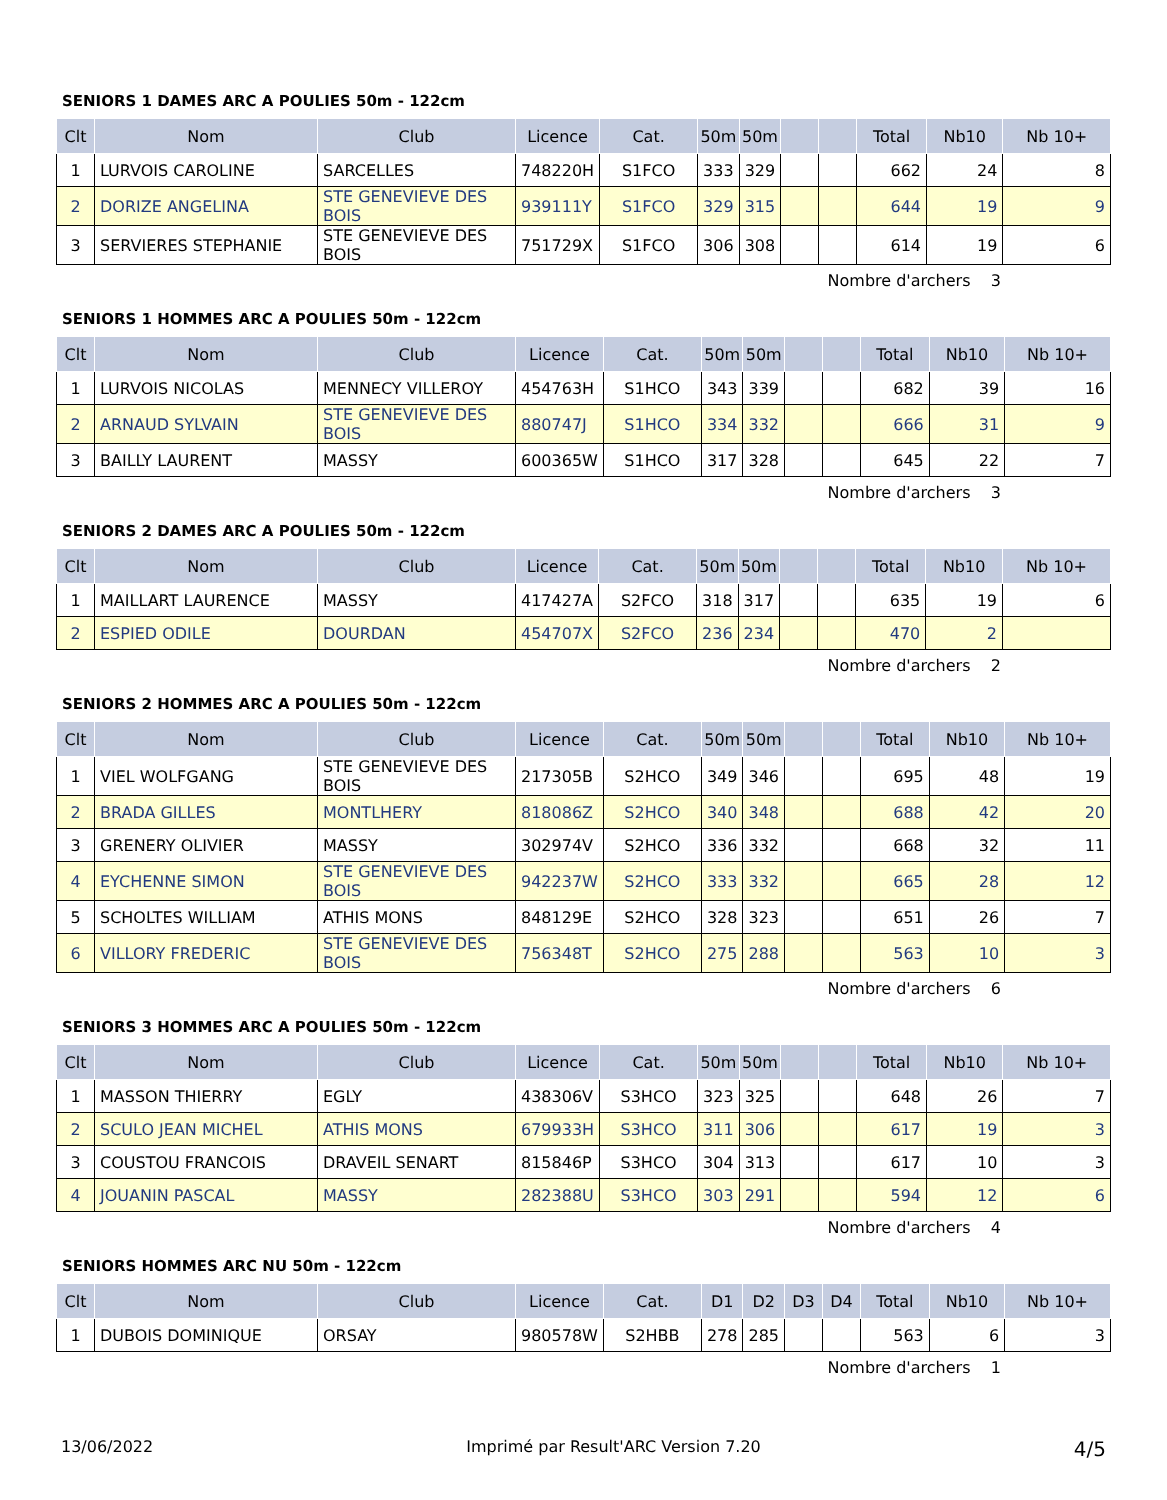SENIORS 1 DAMES ARC A POULIES 50m - 122cm
| Clt | Nom | Club | Licence | Cat. | 50m | 50m | | | Total | Nb10 | Nb 10+ |
| --- | --- | --- | --- | --- | --- | --- | --- | --- | --- | --- | --- |
| 1 | LURVOIS CAROLINE | SARCELLES | 748220H | S1FCO | 333 | 329 | | | 662 | 24 | 8 |
| 2 | DORIZE ANGELINA | STE GENEVIEVE DES BOIS | 939111Y | S1FCO | 329 | 315 | | | 644 | 19 | 9 |
| 3 | SERVIERES STEPHANIE | STE GENEVIEVE DES BOIS | 751729X | S1FCO | 306 | 308 | | | 614 | 19 | 6 |
Nombre d'archers 3
SENIORS 1 HOMMES ARC A POULIES 50m - 122cm
| Clt | Nom | Club | Licence | Cat. | 50m | 50m | | | Total | Nb10 | Nb 10+ |
| --- | --- | --- | --- | --- | --- | --- | --- | --- | --- | --- | --- |
| 1 | LURVOIS NICOLAS | MENNECY VILLEROY | 454763H | S1HCO | 343 | 339 | | | 682 | 39 | 16 |
| 2 | ARNAUD SYLVAIN | STE GENEVIEVE DES BOIS | 880747J | S1HCO | 334 | 332 | | | 666 | 31 | 9 |
| 3 | BAILLY LAURENT | MASSY | 600365W | S1HCO | 317 | 328 | | | 645 | 22 | 7 |
Nombre d'archers 3
SENIORS 2 DAMES ARC A POULIES 50m - 122cm
| Clt | Nom | Club | Licence | Cat. | 50m | 50m | | | Total | Nb10 | Nb 10+ |
| --- | --- | --- | --- | --- | --- | --- | --- | --- | --- | --- | --- |
| 1 | MAILLART LAURENCE | MASSY | 417427A | S2FCO | 318 | 317 | | | 635 | 19 | 6 |
| 2 | ESPIED ODILE | DOURDAN | 454707X | S2FCO | 236 | 234 | | | 470 | 2 | |
Nombre d'archers 2
SENIORS 2 HOMMES ARC A POULIES 50m - 122cm
| Clt | Nom | Club | Licence | Cat. | 50m | 50m | | | Total | Nb10 | Nb 10+ |
| --- | --- | --- | --- | --- | --- | --- | --- | --- | --- | --- | --- |
| 1 | VIEL WOLFGANG | STE GENEVIEVE DES BOIS | 217305B | S2HCO | 349 | 346 | | | 695 | 48 | 19 |
| 2 | BRADA GILLES | MONTLHERY | 818086Z | S2HCO | 340 | 348 | | | 688 | 42 | 20 |
| 3 | GRENERY OLIVIER | MASSY | 302974V | S2HCO | 336 | 332 | | | 668 | 32 | 11 |
| 4 | EYCHENNE SIMON | STE GENEVIEVE DES BOIS | 942237W | S2HCO | 333 | 332 | | | 665 | 28 | 12 |
| 5 | SCHOLTES WILLIAM | ATHIS MONS | 848129E | S2HCO | 328 | 323 | | | 651 | 26 | 7 |
| 6 | VILLORY FREDERIC | STE GENEVIEVE DES BOIS | 756348T | S2HCO | 275 | 288 | | | 563 | 10 | 3 |
Nombre d'archers 6
SENIORS 3 HOMMES ARC A POULIES 50m - 122cm
| Clt | Nom | Club | Licence | Cat. | 50m | 50m | | | Total | Nb10 | Nb 10+ |
| --- | --- | --- | --- | --- | --- | --- | --- | --- | --- | --- | --- |
| 1 | MASSON THIERRY | EGLY | 438306V | S3HCO | 323 | 325 | | | 648 | 26 | 7 |
| 2 | SCULO JEAN MICHEL | ATHIS MONS | 679933H | S3HCO | 311 | 306 | | | 617 | 19 | 3 |
| 3 | COUSTOU FRANCOIS | DRAVEIL SENART | 815846P | S3HCO | 304 | 313 | | | 617 | 10 | 3 |
| 4 | JOUANIN PASCAL | MASSY | 282388U | S3HCO | 303 | 291 | | | 594 | 12 | 6 |
Nombre d'archers 4
SENIORS HOMMES ARC NU 50m - 122cm
| Clt | Nom | Club | Licence | Cat. | D1 | D2 | D3 | D4 | Total | Nb10 | Nb 10+ |
| --- | --- | --- | --- | --- | --- | --- | --- | --- | --- | --- | --- |
| 1 | DUBOIS DOMINIQUE | ORSAY | 980578W | S2HBB | 278 | 285 | | | 563 | 6 | 3 |
Nombre d'archers 1
13/06/2022 Imprimé par Result'ARC Version 7.20 4/5